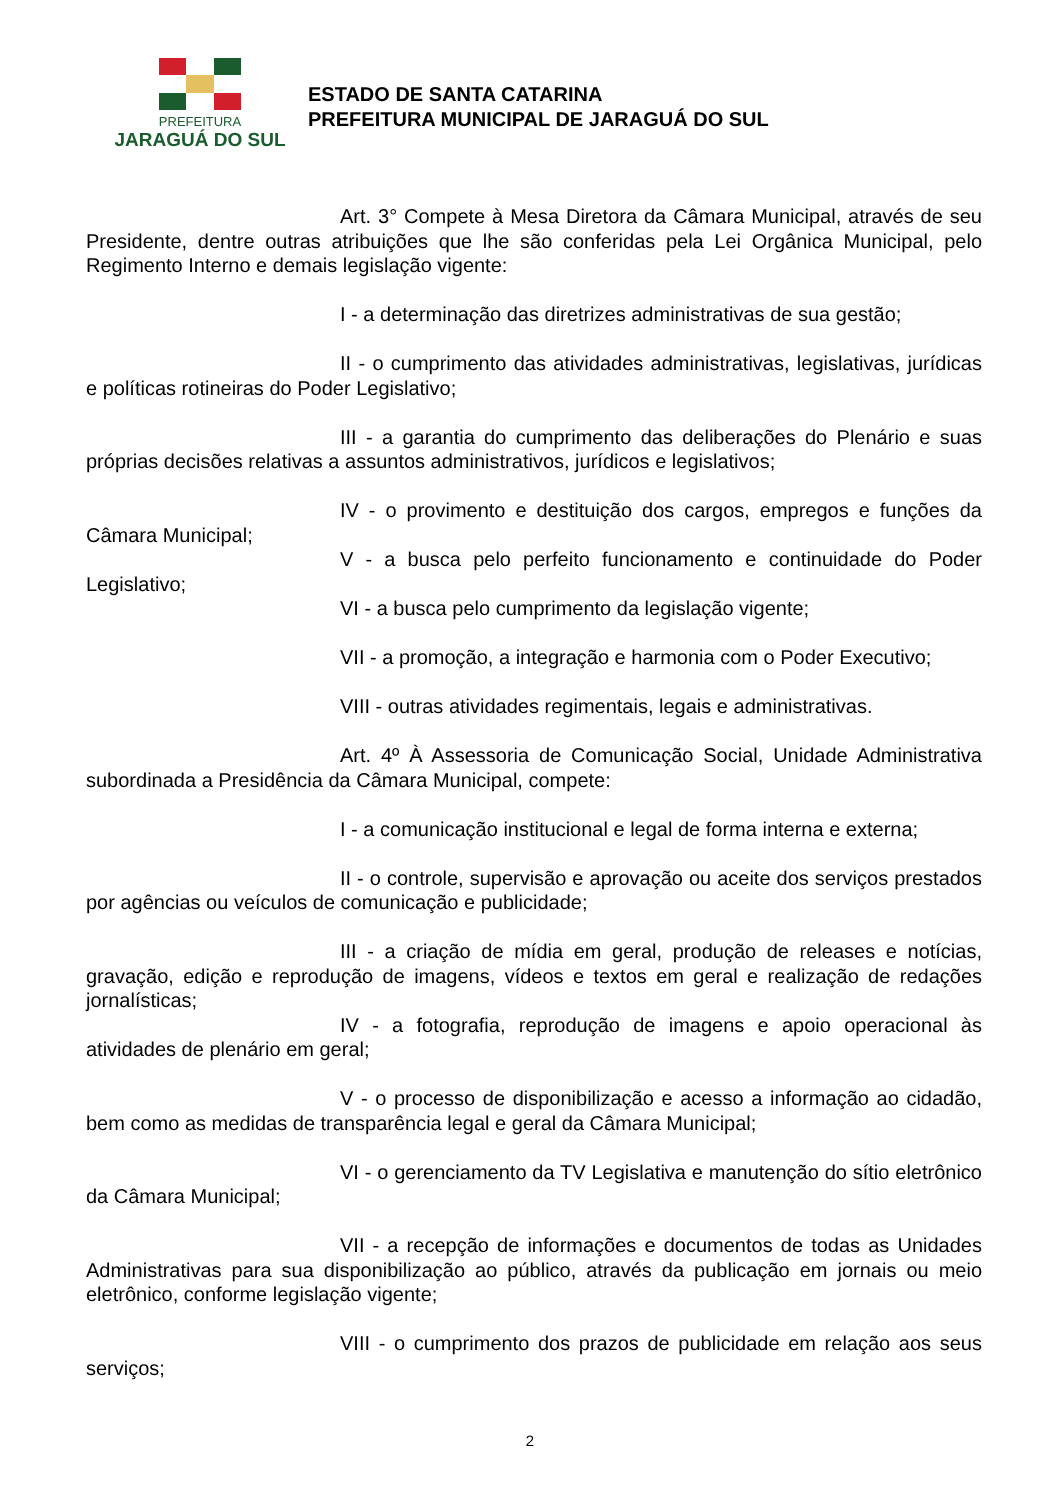PREFEITURA
JARAGUÁ DO SUL
ESTADO DE SANTA CATARINA
PREFEITURA MUNICIPAL DE JARAGUÁ DO SUL
Art. 3° Compete à Mesa Diretora da Câmara Municipal, através de seu Presidente, dentre outras atribuições que lhe são conferidas pela Lei Orgânica Municipal, pelo Regimento Interno e demais legislação vigente:
I - a determinação das diretrizes administrativas de sua gestão;
II - o cumprimento das atividades administrativas, legislativas, jurídicas e políticas rotineiras do Poder Legislativo;
III - a garantia do cumprimento das deliberações do Plenário e suas próprias decisões relativas a assuntos administrativos, jurídicos e legislativos;
IV - o provimento e destituição dos cargos, empregos e funções da Câmara Municipal;
V - a busca pelo perfeito funcionamento e continuidade do Poder Legislativo;
VI - a busca pelo cumprimento da legislação vigente;
VII - a promoção, a integração e harmonia com o Poder Executivo;
VIII - outras atividades regimentais, legais e administrativas.
Art. 4º À Assessoria de Comunicação Social, Unidade Administrativa subordinada a Presidência da Câmara Municipal, compete:
I - a comunicação institucional e legal de forma interna e externa;
II - o controle, supervisão e aprovação ou aceite dos serviços prestados por agências ou veículos de comunicação e publicidade;
III - a criação de mídia em geral, produção de releases e notícias, gravação, edição e reprodução de imagens, vídeos e textos em geral e realização de redações jornalísticas;
IV - a fotografia, reprodução de imagens e apoio operacional às atividades de plenário em geral;
V - o processo de disponibilização e acesso a informação ao cidadão, bem como as medidas de transparência legal e geral da Câmara Municipal;
VI - o gerenciamento da TV Legislativa e manutenção do sítio eletrônico da Câmara Municipal;
VII - a recepção de informações e documentos de todas as Unidades Administrativas para sua disponibilização ao público, através da publicação em jornais ou meio eletrônico, conforme legislação vigente;
VIII - o cumprimento dos prazos de publicidade em relação aos seus serviços;
2